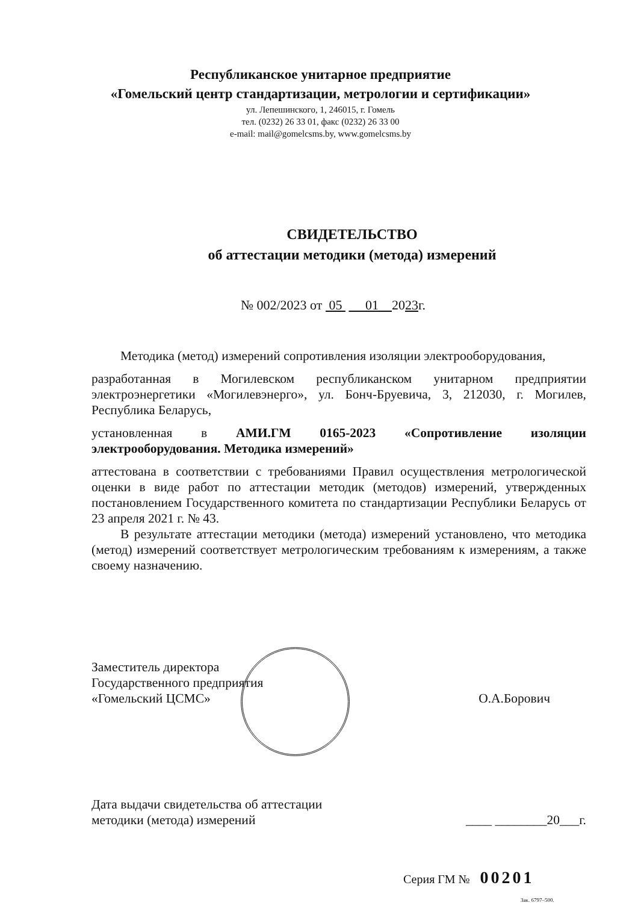Республиканское унитарное предприятие
«Гомельский центр стандартизации, метрологии и сертификации»
ул. Лепешинского, 1, 246015, г. Гомель
тел. (0232) 26 33 01, факс (0232) 26 33 00
e-mail: mail@gomelcsms.by, www.gomelcsms.by
СВИДЕТЕЛЬСТВО
об аттестации методики (метода) измерений
№ 002/2023 от 05 01 2023г.
Методика (метод) измерений сопротивления изоляции электрооборудования,
разработанная в Могилевском республиканском унитарном предприятии электроэнергетики «Могилевэнерго», ул. Бонч-Бруевича, 3, 212030, г. Могилев, Республика Беларусь,
установленная в АМИ.ГМ 0165-2023 «Сопротивление изоляции электрооборудования. Методика измерений»
аттестована в соответствии с требованиями Правил осуществления метрологической оценки в виде работ по аттестации методик (методов) измерений, утвержденных постановлением Государственного комитета по стандартизации Республики Беларусь от 23 апреля 2021 г. № 43.
В результате аттестации методики (метода) измерений установлено, что методика (метод) измерений соответствует метрологическим требованиям к измерениям, а также своему назначению.
Заместитель директора
Государственного предприятия
«Гомельский ЦСМС»
О.А.Борович
Дата выдачи свидетельства об аттестации
методики (метода) измерений
____ ________20___г.
Серия ГМ № 00201
Зак. 6797–500.